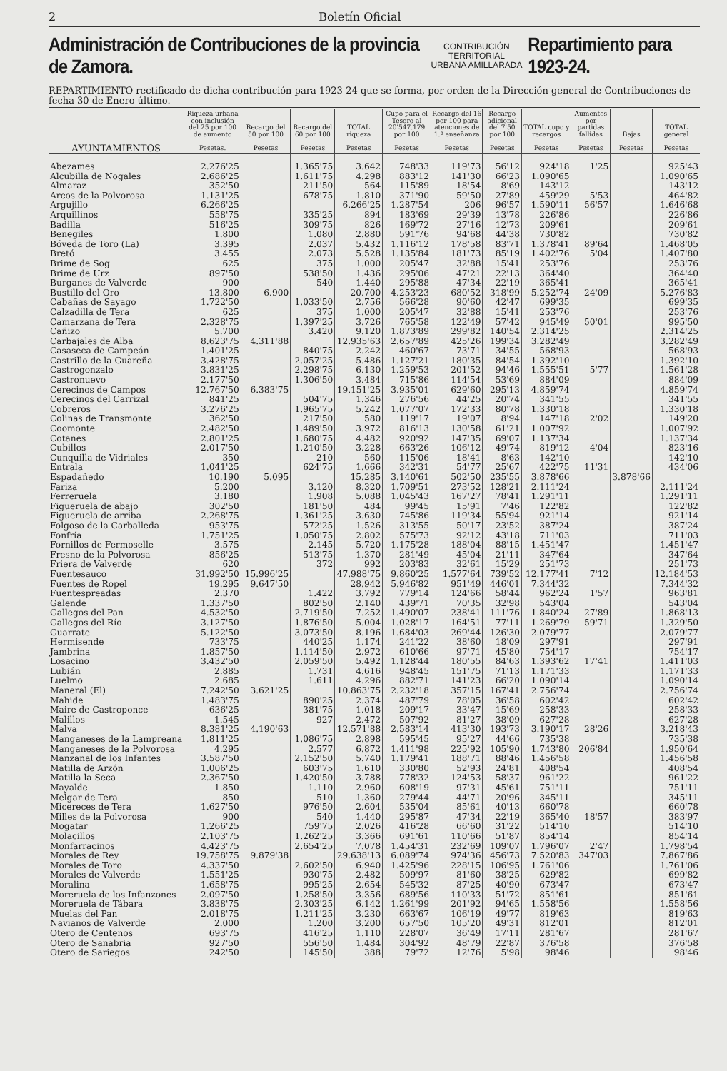2 Boletín Oficial
Administración de Contribuciones de la provincia de Zamora. CONTRIBUCIÓN TERRITORIAL
URBANA AMILLARADA Repartimiento para 1923-24.
REPARTIMIENTO rectificado de dicha contribución para 1923-24 que se forma, por orden de la Dirección general de Contribuciones de fecha 30 de Enero último.
| AYUNTAMIENTOS | Riqueza urbana con inclusión del 25 por 100 de aumento — Pesetas. | Recargo del 50 por 100 — Pesetas | Recargo del 60 por 100 — Pesetas | TOTAL riqueza — Pesetas | Cupo para el Tesoro al 20'547.179 por 100 — Pesetas | Recargo del 16 por 100 para atenciones de 1.ª enseñanza — Pesetas | Recargo adicional del 7'50 por 100 — Pesetas | TOTAL cupo y recargos — Pesetas | Aumentos por partidas fallidas — Pesetas | Bajas — Pesetas | TOTAL general — Pesetas |
| --- | --- | --- | --- | --- | --- | --- | --- | --- | --- | --- | --- |
| Abezames | 2.276'25 | | 1.365'75 | 3.642 | 748'33 | 119'73 | 56'12 | 924'18 | 1'25 | | 925'43 |
| Alcubilla de Nogales | 2.686'25 | | 1.611'75 | 4.298 | 883'12 | 141'30 | 66'23 | 1.090'65 | | | 1.090'65 |
| Almaraz | 352'50 | | 211'50 | 564 | 115'89 | 18'54 | 8'69 | 143'12 | | | 143'12 |
| Arcos de la Polvorosa | 1.131'25 | | 678'75 | 1.810 | 371'90 | 59'50 | 27'89 | 459'29 | 5'53 | | 464'82 |
| Argujillo | 6.266'25 | | | 6.266'25 | 1.287'54 | 206 | 96'57 | 1.590'11 | 56'57 | | 1.646'68 |
| Arquillinos | 558'75 | | 335'25 | 894 | 183'69 | 29'39 | 13'78 | 226'86 | | | 226'86 |
| Badilla | 516'25 | | 309'75 | 826 | 169'72 | 27'16 | 12'73 | 209'61 | | | 209'61 |
| Benegiles | 1.800 | | 1.080 | 2.880 | 591'76 | 94'68 | 44'38 | 730'82 | | | 730'82 |
| Bóveda de Toro (La) | 3.395 | | 2.037 | 5.432 | 1.116'12 | 178'58 | 83'71 | 1.378'41 | 89'64 | | 1.468'05 |
| Bretó | 3.455 | | 2.073 | 5.528 | 1.135'84 | 181'73 | 85'19 | 1.402'76 | 5'04 | | 1.407'80 |
| Brime de Sog | 625 | | 375 | 1.000 | 205'47 | 32'88 | 15'41 | 253'76 | | | 253'76 |
| Brime de Urz | 897'50 | | 538'50 | 1.436 | 295'06 | 47'21 | 22'13 | 364'40 | | | 364'40 |
| Burganes de Valverde | 900 | | 540 | 1.440 | 295'88 | 47'34 | 22'19 | 365'41 | | | 365'41 |
| Bustillo del Oro | 13.800 | 6.900 | | 20.700 | 4.253'23 | 680'52 | 318'99 | 5.252'74 | 24'09 | | 5.276'83 |
| Cabañas de Sayago | 1.722'50 | | 1.033'50 | 2.756 | 566'28 | 90'60 | 42'47 | 699'35 | | | 699'35 |
| Calzadilla de Tera | 625 | | 375 | 1.000 | 205'47 | 32'88 | 15'41 | 253'76 | | | 253'76 |
| Camarzana de Tera | 2.328'75 | | 1.397'25 | 3.726 | 765'58 | 122'49 | 57'42 | 945'49 | 50'01 | | 995'50 |
| Cañizo | 5.700 | | 3.420 | 9.120 | 1.873'89 | 299'82 | 140'54 | 2.314'25 | | | 2.314'25 |
| Carbajales de Alba | 8.623'75 | 4.311'88 | | 12.935'63 | 2.657'89 | 425'26 | 199'34 | 3.282'49 | | | 3.282'49 |
| Casaseca de Campeán | 1.401'25 | | 840'75 | 2.242 | 460'67 | 73'71 | 34'55 | 568'93 | | | 568'93 |
| Castrillo de la Guareña | 3.428'75 | | 2.057'25 | 5.486 | 1.127'21 | 180'35 | 84'54 | 1.392'10 | | | 1.392'10 |
| Castrogonzalo | 3.831'25 | | 2.298'75 | 6.130 | 1.259'53 | 201'52 | 94'46 | 1.555'51 | 5'77 | | 1.561'28 |
| Castronuevo | 2.177'50 | | 1.306'50 | 3.484 | 715'86 | 114'54 | 53'69 | 884'09 | | | 884'09 |
| Cerecinos de Campos | 12.767'50 | 6.383'75 | | 19.151'25 | 3.935'01 | 629'60 | 295'13 | 4.859'74 | | | 4.859'74 |
| Cerecinos del Carrizal | 841'25 | | 504'75 | 1.346 | 276'56 | 44'25 | 20'74 | 341'55 | | | 341'55 |
| Cobreros | 3.276'25 | | 1.965'75 | 5.242 | 1.077'07 | 172'33 | 80'78 | 1.330'18 | | | 1.330'18 |
| Colinas de Transmonte | 362'50 | | 217'50 | 580 | 119'17 | 19'07 | 8'94 | 147'18 | 2'02 | | 149'20 |
| Coomonte | 2.482'50 | | 1.489'50 | 3.972 | 816'13 | 130'58 | 61'21 | 1.007'92 | | | 1.007'92 |
| Cotanes | 2.801'25 | | 1.680'75 | 4.482 | 920'92 | 147'35 | 69'07 | 1.137'34 | | | 1.137'34 |
| Cubillos | 2.017'50 | | 1.210'50 | 3.228 | 663'26 | 106'12 | 49'74 | 819'12 | 4'04 | | 823'16 |
| Cunquilla de Vidriales | 350 | | 210 | 560 | 115'06 | 18'41 | 8'63 | 142'10 | | | 142'10 |
| Entrala | 1.041'25 | | 624'75 | 1.666 | 342'31 | 54'77 | 25'67 | 422'75 | 11'31 | | 434'06 |
| Espadañedo | 10.190 | 5.095 | | 15.285 | 3.140'61 | 502'50 | 235'55 | 3.878'66 | | 3.878'66 | |
| Fariza | 5.200 | | 3.120 | 8.320 | 1.709'51 | 273'52 | 128'21 | 2.111'24 | | | 2.111'24 |
| Ferreruela | 3.180 | | 1.908 | 5.088 | 1.045'43 | 167'27 | 78'41 | 1.291'11 | | | 1.291'11 |
| Figueruela de abajo | 302'50 | | 181'50 | 484 | 99'45 | 15'91 | 7'46 | 122'82 | | | 122'82 |
| Figueruela de arriba | 2.268'75 | | 1.361'25 | 3.630 | 745'86 | 119'34 | 55'94 | 921'14 | | | 921'14 |
| Folgoso de la Carballeda | 953'75 | | 572'25 | 1.526 | 313'55 | 50'17 | 23'52 | 387'24 | | | 387'24 |
| Fonfría | 1.751'25 | | 1.050'75 | 2.802 | 575'73 | 92'12 | 43'18 | 711'03 | | | 711'03 |
| Fornillos de Fermoselle | 3.575 | | 2.145 | 5.720 | 1.175'28 | 188'04 | 88'15 | 1.451'47 | | | 1.451'47 |
| Fresno de la Polvorosa | 856'25 | | 513'75 | 1.370 | 281'49 | 45'04 | 21'11 | 347'64 | | | 347'64 |
| Friera de Valverde | 620 | | 372 | 992 | 203'83 | 32'61 | 15'29 | 251'73 | | | 251'73 |
| Fuentesauco | 31.992'50 | 15.996'25 | | 47.988'75 | 9.860'25 | 1.577'64 | 739'52 | 12.177'41 | 7'12 | | 12.184'53 |
| Fuentes de Ropel | 19.295 | 9.647'50 | | 28.942 | 5.946'82 | 951'49 | 446'01 | 7.344'32 | | | 7.344'32 |
| Fuentespreadas | 2.370 | | 1.422 | 3.792 | 779'14 | 124'66 | 58'44 | 962'24 | 1'57 | | 963'81 |
| Galende | 1.337'50 | | 802'50 | 2.140 | 439'71 | 70'35 | 32'98 | 543'04 | | | 543'04 |
| Gallegos del Pan | 4.532'50 | | 2.719'50 | 7.252 | 1.490'07 | 238'41 | 111'76 | 1.840'24 | 27'89 | | 1.868'13 |
| Gallegos del Río | 3.127'50 | | 1.876'50 | 5.004 | 1.028'17 | 164'51 | 77'11 | 1.269'79 | 59'71 | | 1.329'50 |
| Guarrate | 5.122'50 | | 3.073'50 | 8.196 | 1.684'03 | 269'44 | 126'30 | 2.079'77 | | | 2.079'77 |
| Hermisende | 733'75 | | 440'25 | 1.174 | 241'22 | 38'60 | 18'09 | 297'91 | | | 297'91 |
| Jambrina | 1.857'50 | | 1.114'50 | 2.972 | 610'66 | 97'71 | 45'80 | 754'17 | | | 754'17 |
| Losacino | 3.432'50 | | 2.059'50 | 5.492 | 1.128'44 | 180'55 | 84'63 | 1.393'62 | 17'41 | | 1.411'03 |
| Lubián | 2.885 | | 1.731 | 4.616 | 948'45 | 151'75 | 71'13 | 1.171'33 | | | 1.171'33 |
| Luelmo | 2.685 | | 1.611 | 4.296 | 882'71 | 141'23 | 66'20 | 1.090'14 | | | 1.090'14 |
| Maneral (El) | 7.242'50 | 3.621'25 | | 10.863'75 | 2.232'18 | 357'15 | 167'41 | 2.756'74 | | | 2.756'74 |
| Mahide | 1.483'75 | | 890'25 | 2.374 | 487'79 | 78'05 | 36'58 | 602'42 | | | 602'42 |
| Maire de Castroponce | 636'25 | | 381'75 | 1.018 | 209'17 | 33'47 | 15'69 | 258'33 | | | 258'33 |
| Malillos | 1.545 | | 927 | 2.472 | 507'92 | 81'27 | 38'09 | 627'28 | | | 627'28 |
| Malva | 8.381'25 | 4.190'63 | | 12.571'88 | 2.583'14 | 413'30 | 193'73 | 3.190'17 | 28'26 | | 3.218'43 |
| Manganeses de la Lampreana | 1.811'25 | | 1.086'75 | 2.898 | 595'45 | 95'27 | 44'66 | 735'38 | | | 735'38 |
| Manganeses de la Polvorosa | 4.295 | | 2.577 | 6.872 | 1.411'98 | 225'92 | 105'90 | 1.743'80 | 206'84 | | 1.950'64 |
| Manzanal de los Infantes | 3.587'50 | | 2.152'50 | 5.740 | 1.179'41 | 188'71 | 88'46 | 1.456'58 | | | 1.456'58 |
| Matilla de Arzón | 1.006'25 | | 603'75 | 1.610 | 330'80 | 52'93 | 24'81 | 408'54 | | | 408'54 |
| Matilla la Seca | 2.367'50 | | 1.420'50 | 3.788 | 778'32 | 124'53 | 58'37 | 961'22 | | | 961'22 |
| Mayalde | 1.850 | | 1.110 | 2.960 | 608'19 | 97'31 | 45'61 | 751'11 | | | 751'11 |
| Melgar de Tera | 850 | | 510 | 1.360 | 279'44 | 44'71 | 20'96 | 345'11 | | | 345'11 |
| Micereces de Tera | 1.627'50 | | 976'50 | 2.604 | 535'04 | 85'61 | 40'13 | 660'78 | | | 660'78 |
| Milles de la Polvorosa | 900 | | 540 | 1.440 | 295'87 | 47'34 | 22'19 | 365'40 | 18'57 | | 383'97 |
| Mogatar | 1.266'25 | | 759'75 | 2.026 | 416'28 | 66'60 | 31'22 | 514'10 | | | 514'10 |
| Molacillos | 2.103'75 | | 1.262'25 | 3.366 | 691'61 | 110'66 | 51'87 | 854'14 | | | 854'14 |
| Monfarracinos | 4.423'75 | | 2.654'25 | 7.078 | 1.454'31 | 232'69 | 109'07 | 1.796'07 | 2'47 | | 1.798'54 |
| Morales de Rey | 19.758'75 | 9.879'38 | | 29.638'13 | 6.089'74 | 974'36 | 456'73 | 7.520'83 | 347'03 | | 7.867'86 |
| Morales de Toro | 4.337'50 | | 2.602'50 | 6.940 | 1.425'96 | 228'15 | 106'95 | 1.761'06 | | | 1.761'06 |
| Morales de Valverde | 1.551'25 | | 930'75 | 2.482 | 509'97 | 81'60 | 38'25 | 629'82 | | | 699'82 |
| Moralina | 1.658'75 | | 995'25 | 2.654 | 545'32 | 87'25 | 40'90 | 673'47 | | | 673'47 |
| Moreruela de los Infanzones | 2.097'50 | | 1.258'50 | 3.356 | 689'56 | 110'33 | 51'72 | 851'61 | | | 851'61 |
| Moreruela de Tábara | 3.838'75 | | 2.303'25 | 6.142 | 1.261'99 | 201'92 | 94'65 | 1.558'56 | | | 1.558'56 |
| Muelas del Pan | 2.018'75 | | 1.211'25 | 3.230 | 663'67 | 106'19 | 49'77 | 819'63 | | | 819'63 |
| Navianos de Valverde | 2.000 | | 1.200 | 3.200 | 657'50 | 105'20 | 49'31 | 812'01 | | | 812'01 |
| Otero de Centenos | 693'75 | | 416'25 | 1.110 | 228'07 | 36'49 | 17'11 | 281'67 | | | 281'67 |
| Otero de Sanabria | 927'50 | | 556'50 | 1.484 | 304'92 | 48'79 | 22'87 | 376'58 | | | 376'58 |
| Otero de Sariegos | 242'50 | | 145'50 | 388 | 79'72 | 12'76 | 5'98 | 98'46 | | | 98'46 |